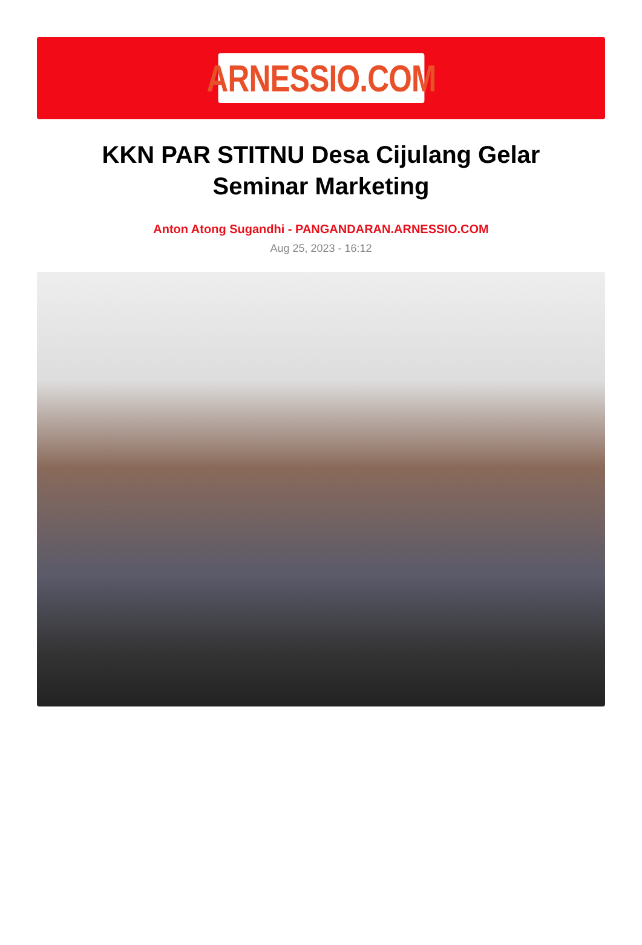ARNESSIO.COM
KKN PAR STITNU Desa Cijulang Gelar Seminar Marketing
Anton Atong Sugandhi - PANGANDARAN.ARNESSIO.COM
Aug 25, 2023 - 16:12